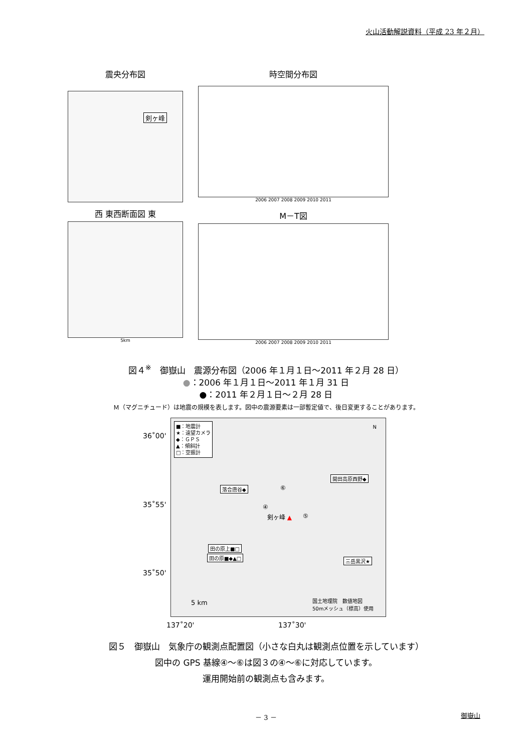火山活動解説資料（平成 23 年２月）
震央分布図
剣ヶ峰
時空間分布図
2006 2007 2008 2009 2010 2011
西 東西断面図 東
5km
M－T図
2006 2007 2008 2009 2010 2011
図４<sup>※</sup>　御嶽山　震源分布図（2006 年１月１日～2011 年２月 28 日）
●：2006 年１月１日～2011 年１月 31 日
●：2011 年２月１日～２月 28 日
Ｍ（マグニチュード）は地震の規模を表します。図中の震源要素は一部暫定値で、後日変更することがあります。
36˚00'
35˚55'
35˚50'
■：地震計
★：遠望カメラ
◆：ＧＰＳ
▲：傾斜計
□：空振計
N
開田高原西野◆
落合唐谷◆ ⑥
④
剣ヶ峰 ▲ ⑤
田の原上■□
田の原■◆▲□
三岳黒沢★
5 km 国土地理院　数値地図
50mメッシュ（標高）使用
137˚20' 137˚30'
図５　御嶽山　気象庁の観測点配置図（小さな白丸は観測点位置を示しています）
図中の GPS 基線④～⑥は図３の④～⑥に対応しています。
運用開始前の観測点も含みます。
－ 3 － 御嶽山